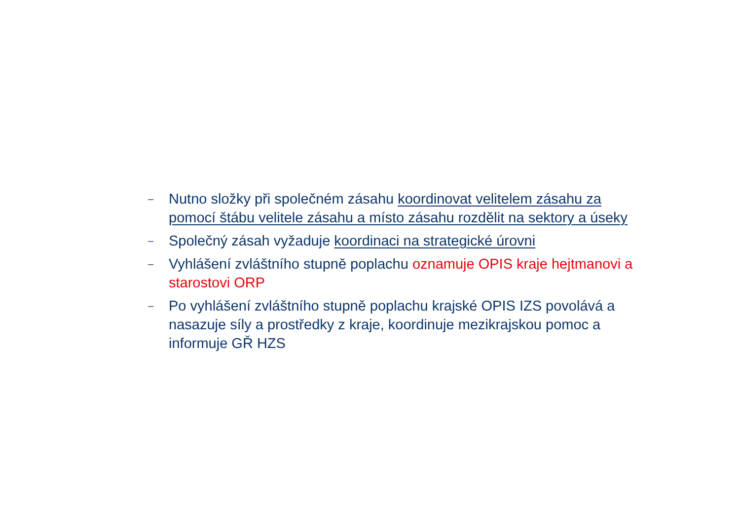– Nutno složky při společném zásahu koordinovat velitelem zásahu za pomocí štábu velitele zásahu a místo zásahu rozdělit na sektory a úseky
– Společný zásah vyžaduje koordinaci na strategické úrovni
– Vyhlášení zvláštního stupně poplachu oznamuje OPIS kraje hejtmanovi a starostovi ORP
– Po vyhlášení zvláštního stupně poplachu krajské OPIS IZS povolává a nasazuje síly a prostředky z kraje, koordinuje mezikrajskou pomoc a informuje GŘ HZS